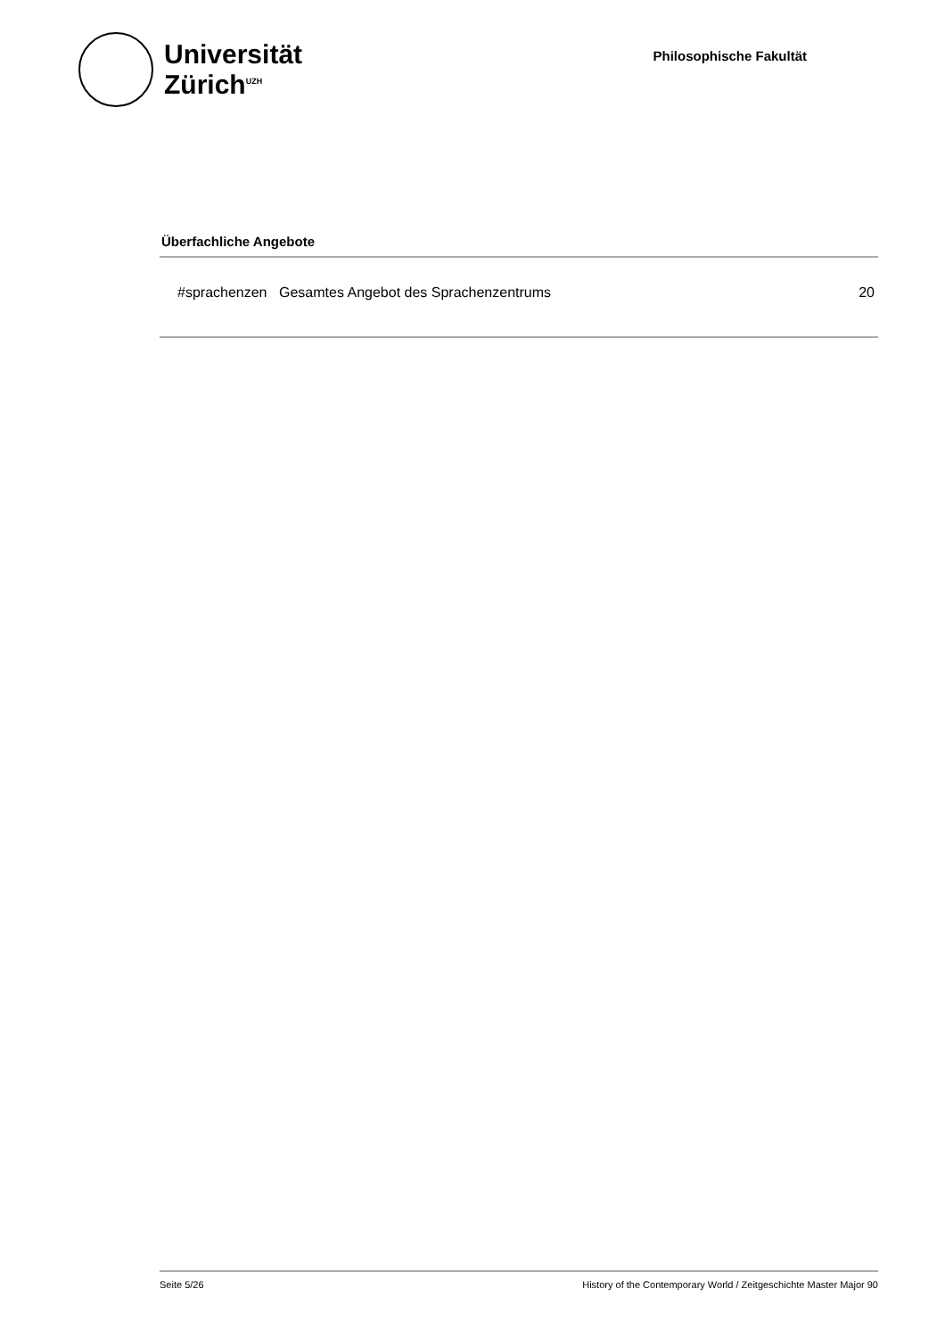Universität
Zürich<sup>UZH</sup>
Philosophische Fakultät
Überfachliche Angebote
| #sprachenzen | Gesamtes Angebot des Sprachenzentrums | 20 |
Seite 5/26 History of the Contemporary World / Zeitgeschichte Master Major 90